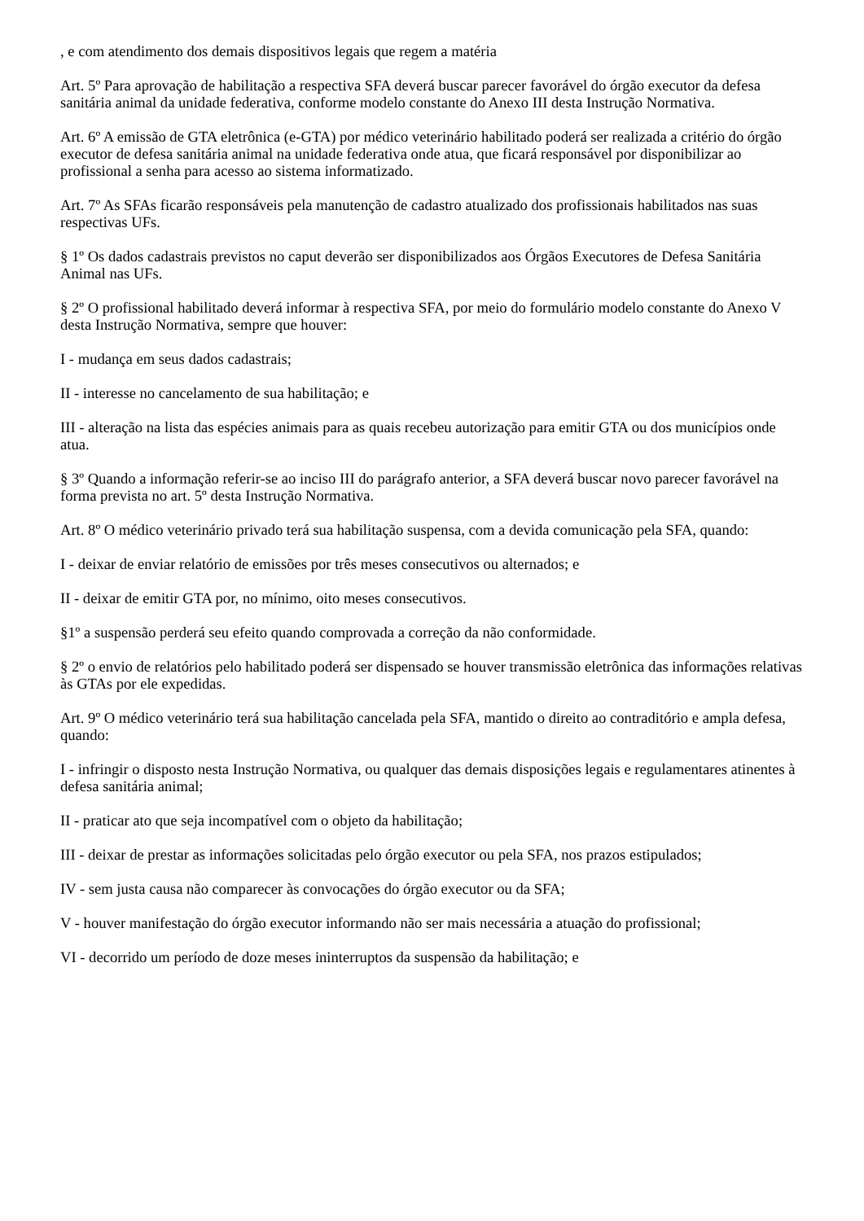, e com atendimento dos demais dispositivos legais que regem a matéria
Art. 5º Para aprovação de habilitação a respectiva SFA deverá buscar parecer favorável do órgão executor da defesa sanitária animal da unidade federativa, conforme modelo constante do Anexo III desta Instrução Normativa.
Art. 6º A emissão de GTA eletrônica (e-GTA) por médico veterinário habilitado poderá ser realizada a critério do órgão executor de defesa sanitária animal na unidade federativa onde atua, que ficará responsável por disponibilizar ao profissional a senha para acesso ao sistema informatizado.
Art. 7º As SFAs ficarão responsáveis pela manutenção de cadastro atualizado dos profissionais habilitados nas suas respectivas UFs.
§ 1º Os dados cadastrais previstos no caput deverão ser disponibilizados aos Órgãos Executores de Defesa Sanitária Animal nas UFs.
§ 2º O profissional habilitado deverá informar à respectiva SFA, por meio do formulário modelo constante do Anexo V desta Instrução Normativa, sempre que houver:
I - mudança em seus dados cadastrais;
II - interesse no cancelamento de sua habilitação; e
III - alteração na lista das espécies animais para as quais recebeu autorização para emitir GTA ou dos municípios onde atua.
§ 3º Quando a informação referir-se ao inciso III do parágrafo anterior, a SFA deverá buscar novo parecer favorável na forma prevista no art. 5º desta Instrução Normativa.
Art. 8º O médico veterinário privado terá sua habilitação suspensa, com a devida comunicação pela SFA, quando:
I - deixar de enviar relatório de emissões por três meses consecutivos ou alternados; e
II - deixar de emitir GTA por, no mínimo, oito meses consecutivos.
§1º a suspensão perderá seu efeito quando comprovada a correção da não conformidade.
§ 2º o envio de relatórios pelo habilitado poderá ser dispensado se houver transmissão eletrônica das informações relativas às GTAs por ele expedidas.
Art. 9º O médico veterinário terá sua habilitação cancelada pela SFA, mantido o direito ao contraditório e ampla defesa, quando:
I - infringir o disposto nesta Instrução Normativa, ou qualquer das demais disposições legais e regulamentares atinentes à defesa sanitária animal;
II - praticar ato que seja incompatível com o objeto da habilitação;
III - deixar de prestar as informações solicitadas pelo órgão executor ou pela SFA, nos prazos estipulados;
IV - sem justa causa não comparecer às convocações do órgão executor ou da SFA;
V - houver manifestação do órgão executor informando não ser mais necessária a atuação do profissional;
VI - decorrido um período de doze meses ininterruptos da suspensão da habilitação; e